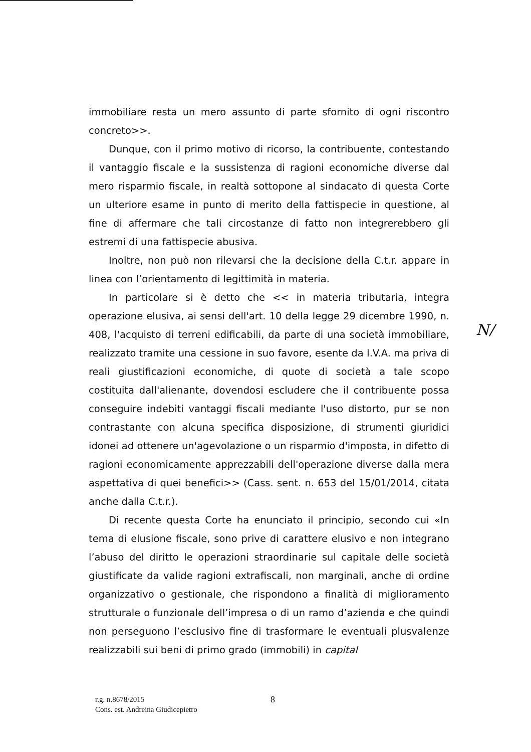immobiliare resta un mero assunto di parte sfornito di ogni riscontro concreto>>.
Dunque, con il primo motivo di ricorso, la contribuente, contestando il vantaggio fiscale e la sussistenza di ragioni economiche diverse dal mero risparmio fiscale, in realtà sottopone al sindacato di questa Corte un ulteriore esame in punto di merito della fattispecie in questione, al fine di affermare che tali circostanze di fatto non integrerebbero gli estremi di una fattispecie abusiva.
Inoltre, non può non rilevarsi che la decisione della C.t.r. appare in linea con l’orientamento di legittimità in materia.
In particolare si è detto che << in materia tributaria, integra operazione elusiva, ai sensi dell'art. 10 della legge 29 dicembre 1990, n. 408, l'acquisto di terreni edificabili, da parte di una società immobiliare, realizzato tramite una cessione in suo favore, esente da I.V.A. ma priva di reali giustificazioni economiche, di quote di società a tale scopo costituita dall'alienante, dovendosi escludere che il contribuente possa conseguire indebiti vantaggi fiscali mediante l'uso distorto, pur se non contrastante con alcuna specifica disposizione, di strumenti giuridici idonei ad ottenere un'agevolazione o un risparmio d'imposta, in difetto di ragioni economicamente apprezzabili dell'operazione diverse dalla mera aspettativa di quei benefici>> (Cass. sent. n. 653 del 15/01/2014, citata anche dalla C.t.r.).
Di recente questa Corte ha enunciato il principio, secondo cui «In tema di elusione fiscale, sono prive di carattere elusivo e non integrano l’abuso del diritto le operazioni straordinarie sul capitale delle società giustificate da valide ragioni extrafiscali, non marginali, anche di ordine organizzativo o gestionale, che rispondono a finalità di miglioramento strutturale o funzionale dell’impresa o di un ramo d’azienda e che quindi non perseguono l’esclusivo fine di trasformare le eventuali plusvalenze realizzabili sui beni di primo grado (immobili) in capital
N/
r.g. n.8678/2015
Cons. est. Andreina Giudicepietro
8